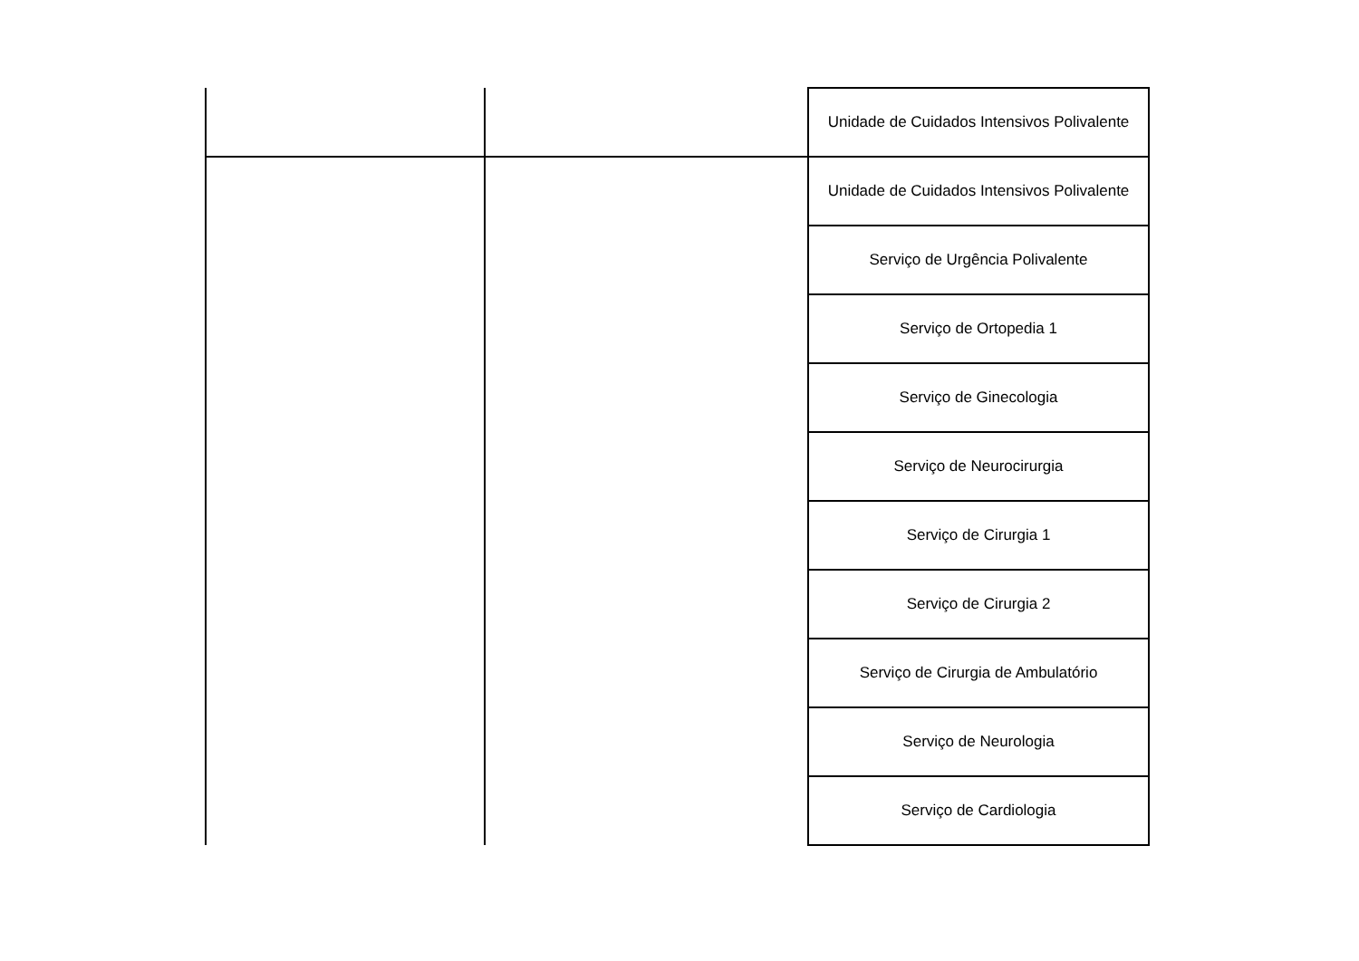| | | Unidade de Cuidados Intensivos Polivalente |
| | | Unidade de Cuidados Intensivos Polivalente |
| | | Serviço de Urgência Polivalente |
| | | Serviço de Ortopedia 1 |
| | | Serviço de Ginecologia |
| | | Serviço de Neurocirurgia |
| | | Serviço de Cirurgia 1 |
| | | Serviço de Cirurgia 2 |
| | | Serviço de Cirurgia de Ambulatório |
| | | Serviço de Neurologia |
| | | Serviço de Cardiologia |